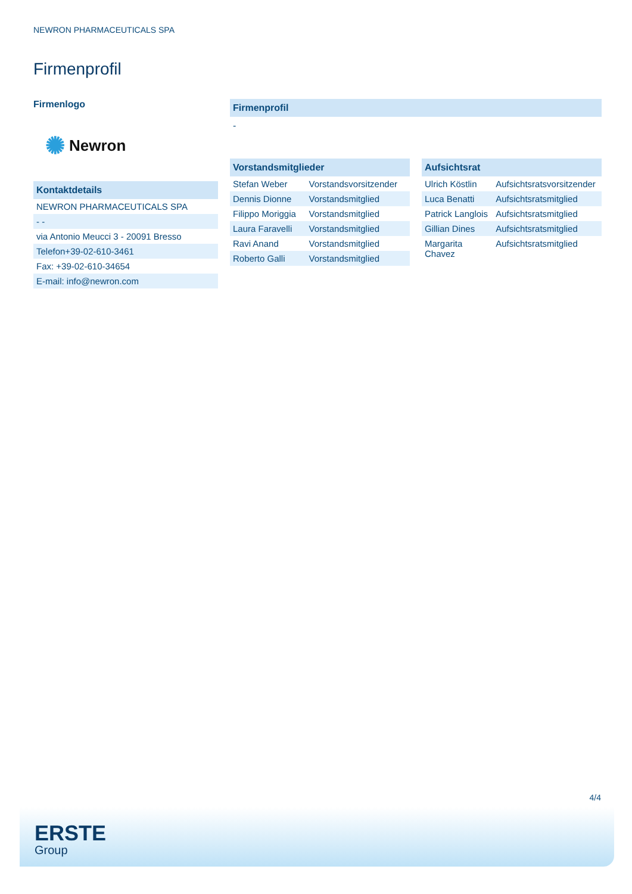NEWRON PHARMACEUTICALS SPA
Firmenprofil
Firmenlogo
✺ Newron
Kontaktdetails
| NEWRON PHARMACEUTICALS SPA |
| - - |
| via Antonio Meucci 3 - 20091 Bresso |
| Telefon+39-02-610-3461 |
| Fax: +39-02-610-34654 |
| E-mail: info@newron.com |
Firmenprofil
-
Vorstandsmitglieder
| Stefan Weber | Vorstandsvorsitzender |
| Dennis Dionne | Vorstandsmitglied |
| Filippo Moriggia | Vorstandsmitglied |
| Laura Faravelli | Vorstandsmitglied |
| Ravi Anand | Vorstandsmitglied |
| Roberto Galli | Vorstandsmitglied |
Aufsichtsrat
| Ulrich Köstlin | Aufsichtsratsvorsitzender |
| Luca Benatti | Aufsichtsratsmitglied |
| Patrick Langlois | Aufsichtsratsmitglied |
| Gillian Dines | Aufsichtsratsmitglied |
| Margarita Chavez | Aufsichtsratsmitglied |
4/4
ERSTE
Group